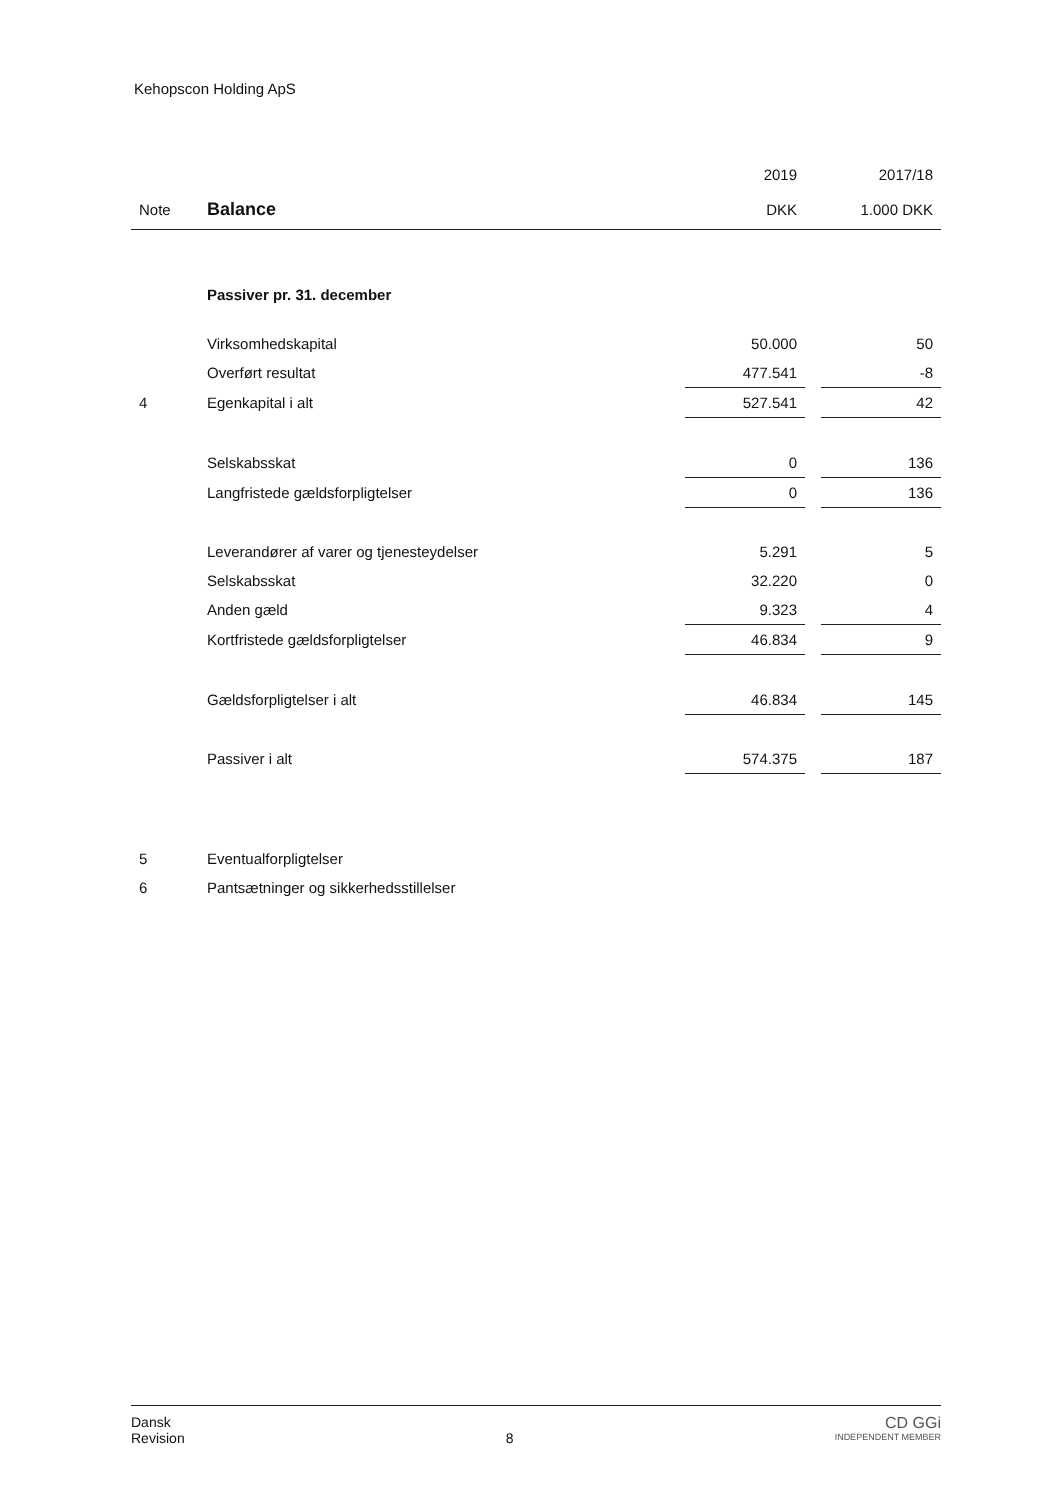Kehopscon Holding ApS
| | | 2019 | | 2017/18 |
| Note | Balance | DKK | | 1.000 DKK |
| | Passiver pr. 31. december | | | |
| | Virksomhedskapital | 50.000 | | 50 |
| | Overført resultat | 477.541 | | -8 |
| 4 | Egenkapital i alt | 527.541 | | 42 |
| | Selskabsskat | 0 | | 136 |
| | Langfristede gældsforpligtelser | 0 | | 136 |
| | Leverandører af varer og tjenesteydelser | 5.291 | | 5 |
| | Selskabsskat | 32.220 | | 0 |
| | Anden gæld | 9.323 | | 4 |
| | Kortfristede gældsforpligtelser | 46.834 | | 9 |
| | Gældsforpligtelser i alt | 46.834 | | 145 |
| | Passiver i alt | 574.375 | | 187 |
| 5 | Eventualforpligtelser | | | |
| 6 | Pantsætninger og sikkerhedsstillelser | | | |
Dansk
Revision
8
CD GGi
INDEPENDENT MEMBER